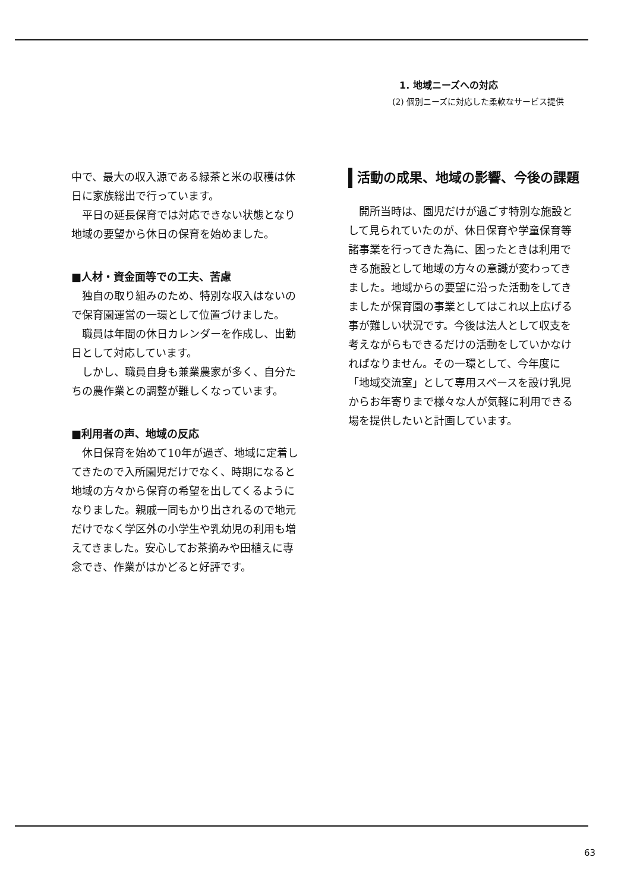1. 地域ニーズへの対応
(2) 個別ニーズに対応した柔軟なサービス提供
中で、最大の収入源である緑茶と米の収穫は休日に家族総出で行っています。
平日の延長保育では対応できない状態となり地域の要望から休日の保育を始めました。
■人材・資金面等での工夫、苦慮
独自の取り組みのため、特別な収入はないので保育園運営の一環として位置づけました。
職員は年間の休日カレンダーを作成し、出勤日として対応しています。
しかし、職員自身も兼業農家が多く、自分たちの農作業との調整が難しくなっています。
■利用者の声、地域の反応
休日保育を始めて10年が過ぎ、地域に定着してきたので入所園児だけでなく、時期になると地域の方々から保育の希望を出してくるようになりました。親戚一同もかり出されるので地元だけでなく学区外の小学生や乳幼児の利用も増えてきました。安心してお茶摘みや田植えに専念でき、作業がはかどると好評です。
活動の成果、地域の影響、今後の課題
開所当時は、園児だけが過ごす特別な施設として見られていたのが、休日保育や学童保育等諸事業を行ってきた為に、困ったときは利用できる施設として地域の方々の意識が変わってきました。地域からの要望に沿った活動をしてきましたが保育園の事業としてはこれ以上広げる事が難しい状況です。今後は法人として収支を考えながらもできるだけの活動をしていかなければなりません。その一環として、今年度に「地域交流室」として専用スペースを設け乳児からお年寄りまで様々な人が気軽に利用できる場を提供したいと計画しています。
63